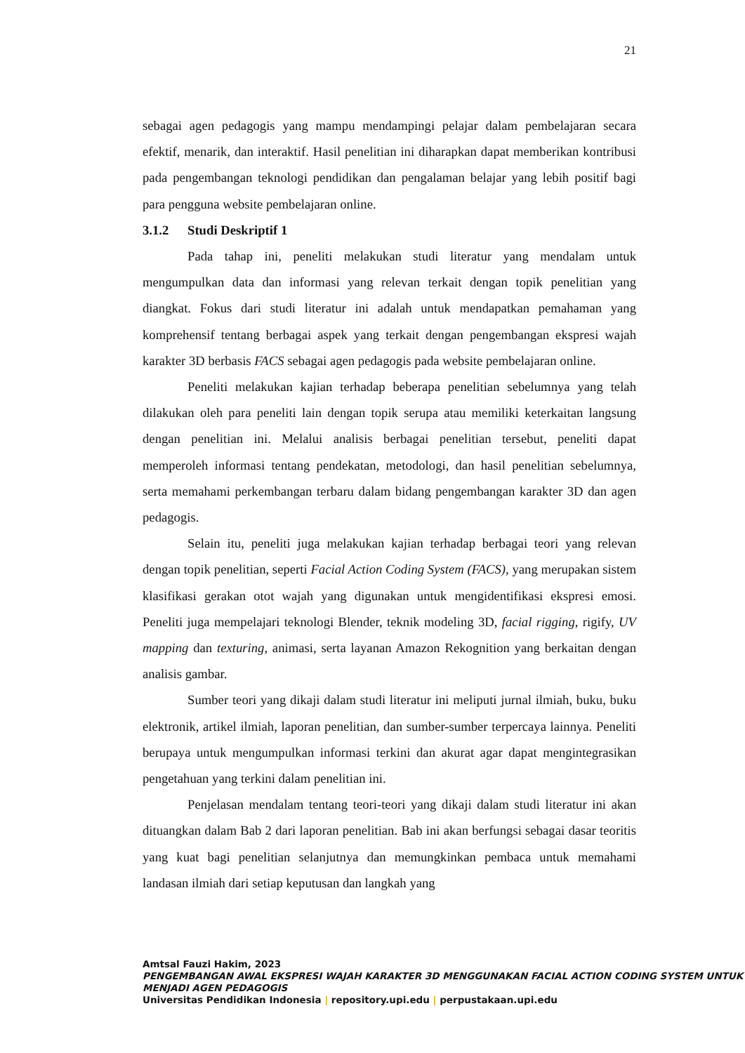21
sebagai agen pedagogis yang mampu mendampingi pelajar dalam pembelajaran secara efektif, menarik, dan interaktif. Hasil penelitian ini diharapkan dapat memberikan kontribusi pada pengembangan teknologi pendidikan dan pengalaman belajar yang lebih positif bagi para pengguna website pembelajaran online.
3.1.2 Studi Deskriptif 1
Pada tahap ini, peneliti melakukan studi literatur yang mendalam untuk mengumpulkan data dan informasi yang relevan terkait dengan topik penelitian yang diangkat. Fokus dari studi literatur ini adalah untuk mendapatkan pemahaman yang komprehensif tentang berbagai aspek yang terkait dengan pengembangan ekspresi wajah karakter 3D berbasis FACS sebagai agen pedagogis pada website pembelajaran online.
Peneliti melakukan kajian terhadap beberapa penelitian sebelumnya yang telah dilakukan oleh para peneliti lain dengan topik serupa atau memiliki keterkaitan langsung dengan penelitian ini. Melalui analisis berbagai penelitian tersebut, peneliti dapat memperoleh informasi tentang pendekatan, metodologi, dan hasil penelitian sebelumnya, serta memahami perkembangan terbaru dalam bidang pengembangan karakter 3D dan agen pedagogis.
Selain itu, peneliti juga melakukan kajian terhadap berbagai teori yang relevan dengan topik penelitian, seperti Facial Action Coding System (FACS), yang merupakan sistem klasifikasi gerakan otot wajah yang digunakan untuk mengidentifikasi ekspresi emosi. Peneliti juga mempelajari teknologi Blender, teknik modeling 3D, facial rigging, rigify, UV mapping dan texturing, animasi, serta layanan Amazon Rekognition yang berkaitan dengan analisis gambar.
Sumber teori yang dikaji dalam studi literatur ini meliputi jurnal ilmiah, buku, buku elektronik, artikel ilmiah, laporan penelitian, dan sumber-sumber terpercaya lainnya. Peneliti berupaya untuk mengumpulkan informasi terkini dan akurat agar dapat mengintegrasikan pengetahuan yang terkini dalam penelitian ini.
Penjelasan mendalam tentang teori-teori yang dikaji dalam studi literatur ini akan dituangkan dalam Bab 2 dari laporan penelitian. Bab ini akan berfungsi sebagai dasar teoritis yang kuat bagi penelitian selanjutnya dan memungkinkan pembaca untuk memahami landasan ilmiah dari setiap keputusan dan langkah yang
Amtsal Fauzi Hakim, 2023
PENGEMBANGAN AWAL EKSPRESI WAJAH KARAKTER 3D MENGGUNAKAN FACIAL ACTION CODING SYSTEM UNTUK MENJADI AGEN PEDAGOGIS
Universitas Pendidikan Indonesia | repository.upi.edu | perpustakaan.upi.edu